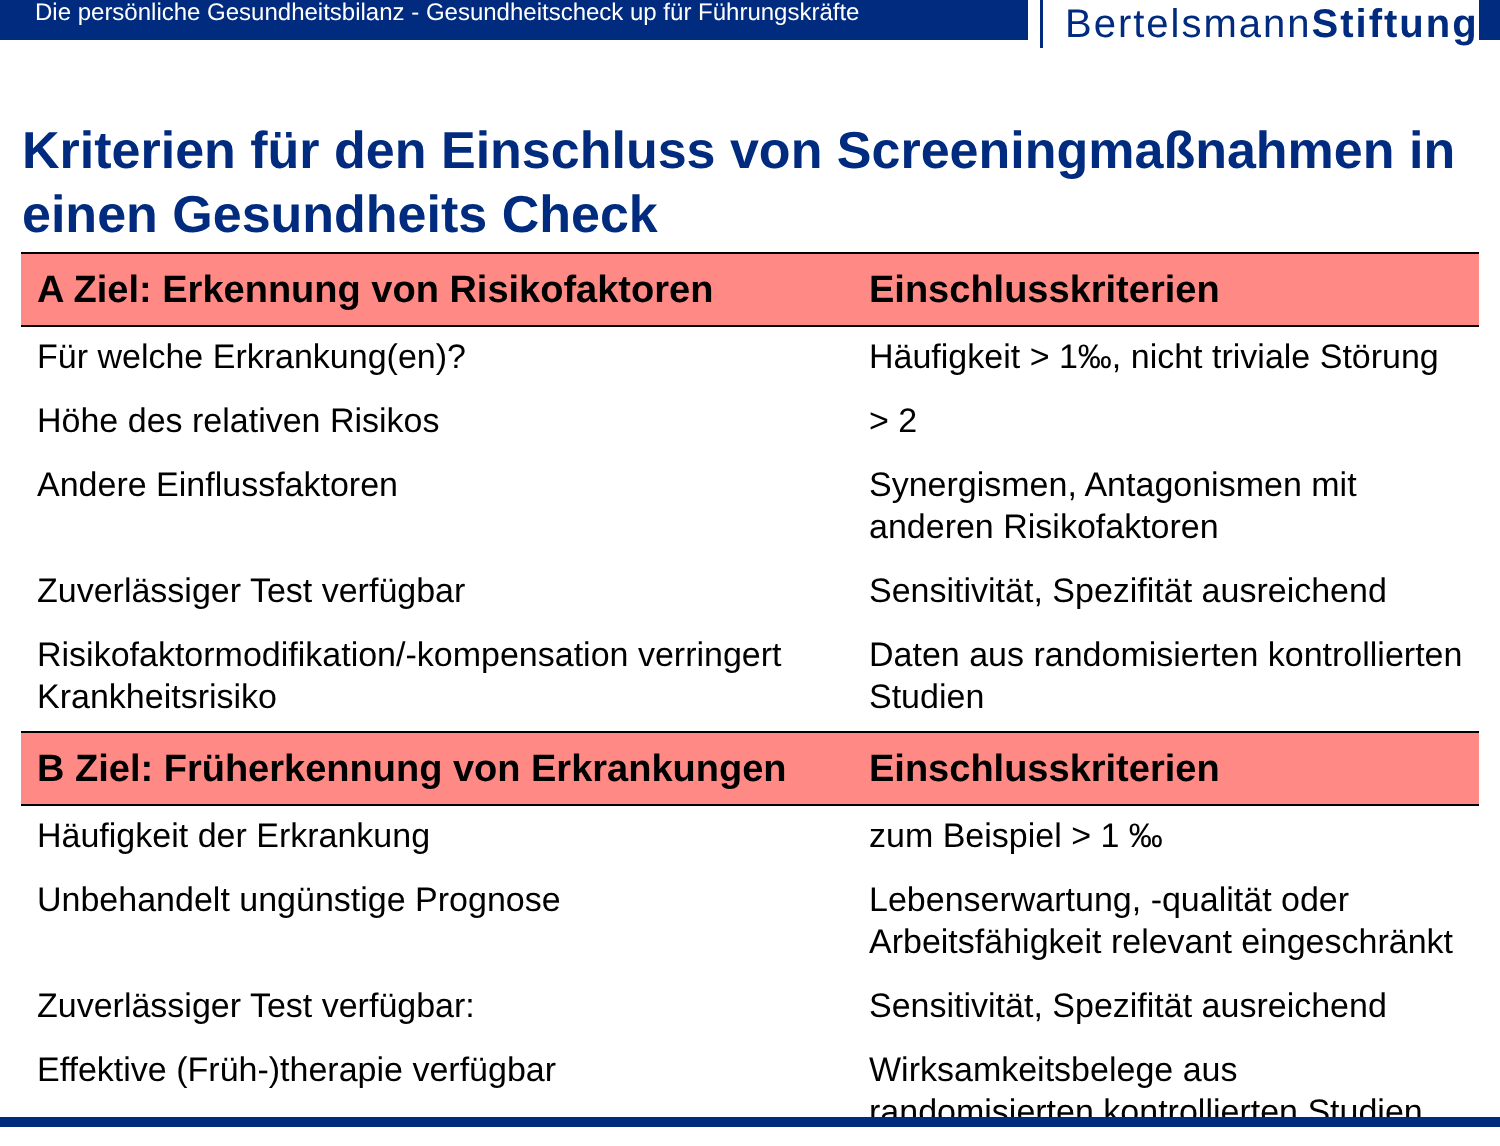Die persönliche Gesundheitsbilanz - Gesundheitscheck up für Führungskräfte
BertelsmannStiftung
Kriterien für den Einschluss von Screeningmaßnahmen in einen Gesundheits Check
| A Ziel: Erkennung von Risikofaktoren | Einschlusskriterien |
| --- | --- |
| Für welche Erkrankung(en)? | Häufigkeit > 1‰, nicht triviale Störung |
| Höhe des relativen Risikos | > 2 |
| Andere Einflussfaktoren | Synergismen, Antagonismen mit anderen Risikofaktoren |
| Zuverlässiger Test verfügbar | Sensitivität, Spezifität ausreichend |
| Risikofaktormodifikation/-kompensation verringert Krankheitsrisiko | Daten aus randomisierten kontrollierten Studien |
| B Ziel: Früherkennung von Erkrankungen | Einschlusskriterien |
| Häufigkeit der Erkrankung | zum Beispiel > 1 ‰ |
| Unbehandelt ungünstige Prognose | Lebenserwartung, -qualität oder Arbeitsfähigkeit relevant eingeschränkt |
| Zuverlässiger Test verfügbar: | Sensitivität, Spezifität ausreichend |
| Effektive (Früh-)therapie verfügbar | Wirksamkeitsbelege aus randomisierten kontrollierten Studien |